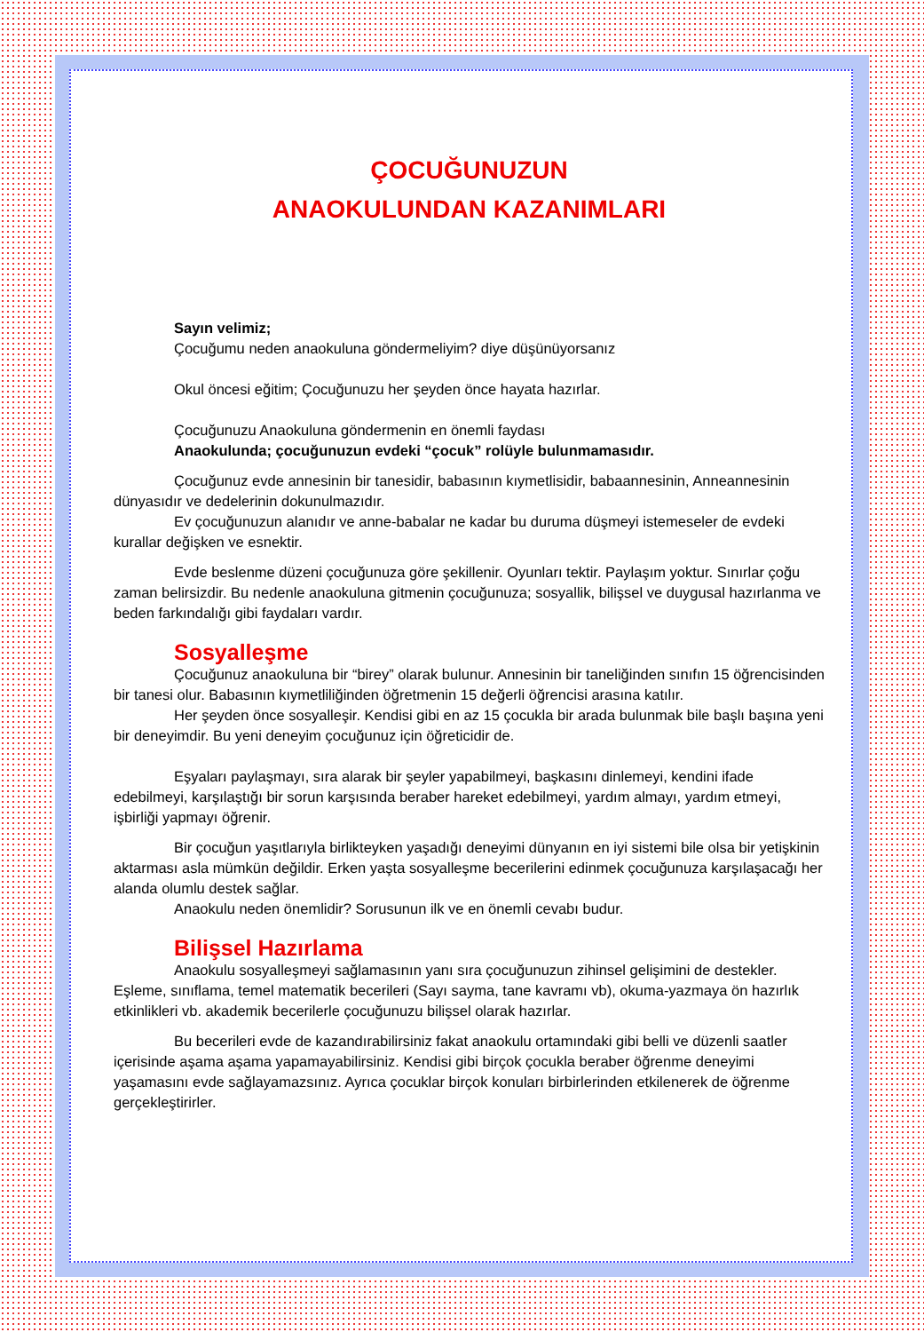ÇOCUĞUNUZUN
ANAOKULUNDAN KAZANIMLARI
Sayın velimiz;
Çocuğumu neden anaokuluna göndermeliyim? diye düşünüyorsanız
Okul öncesi eğitim; Çocuğunuzu her şeyden önce hayata hazırlar.
Çocuğunuzu Anaokuluna göndermenin en önemli faydası
Anaokulunda; çocuğunuzun evdeki “çocuk” rolüyle bulunmamasıdır.
Çocuğunuz evde annesinin bir tanesidir, babasının kıymetlisidir, babaannesinin, Anneannesinin dünyasıdır ve dedelerinin dokunulmazıdır.
Ev çocuğunuzun alanıdır ve anne-babalar ne kadar bu duruma düşmeyi istemeseler de evdeki kurallar değişken ve esnektir.
Evde beslenme düzeni çocuğunuza göre şekillenir. Oyunları tektir. Paylaşım yoktur. Sınırlar çoğu zaman belirsizdir. Bu nedenle anaokuluna gitmenin çocuğunuza; sosyallik, bilişsel ve duygusal hazırlanma ve beden farkındalığı gibi faydaları vardır.
Sosyalleşme
Çocuğunuz anaokuluna bir “birey” olarak bulunur. Annesinin bir taneliğinden sınıfın 15 öğrencisinden bir tanesi olur. Babasının kıymetliliğinden öğretmenin 15 değerli öğrencisi arasına katılır.
Her şeyden önce sosyalleşir. Kendisi gibi en az 15 çocukla bir arada bulunmak bile başlı başına yeni bir deneyimdir. Bu yeni deneyim çocuğunuz için öğreticidir de.
Eşyaları paylaşmayı, sıra alarak bir şeyler yapabilmeyi, başkasını dinlemeyi, kendini ifade edebilmeyi, karşılaştığı bir sorun karşısında beraber hareket edebilmeyi, yardım almayı, yardım etmeyi, işbirliği yapmayı öğrenir.
Bir çocuğun yaşıtlarıyla birlikteyken yaşadığı deneyimi dünyanın en iyi sistemi bile olsa bir yetişkinin aktarması asla mümkün değildir. Erken yaşta sosyalleşme becerilerini edinmek çocuğunuza karşılaşacağı her alanda olumlu destek sağlar.
Anaokulu neden önemlidir? Sorusunun ilk ve en önemli cevabı budur.
Bilişsel Hazırlama
Anaokulu sosyalleşmeyi sağlamasının yanı sıra çocuğunuzun zihinsel gelişimini de destekler. Eşleme, sınıflama, temel matematik becerileri (Sayı sayma, tane kavramı vb), okuma-yazmaya ön hazırlık etkinlikleri vb. akademik becerilerle çocuğunuzu bilişsel olarak hazırlar.
Bu becerileri evde de kazandırabilirsiniz fakat anaokulu ortamındaki gibi belli ve düzenli saatler içerisinde aşama aşama yapamayabilirsiniz. Kendisi gibi birçok çocukla beraber öğrenme deneyimi yaşamasını evde sağlayamazsınız. Ayrıca çocuklar birçok konuları birbirlerinden etkilenerek de öğrenme gerçekleştirirler.